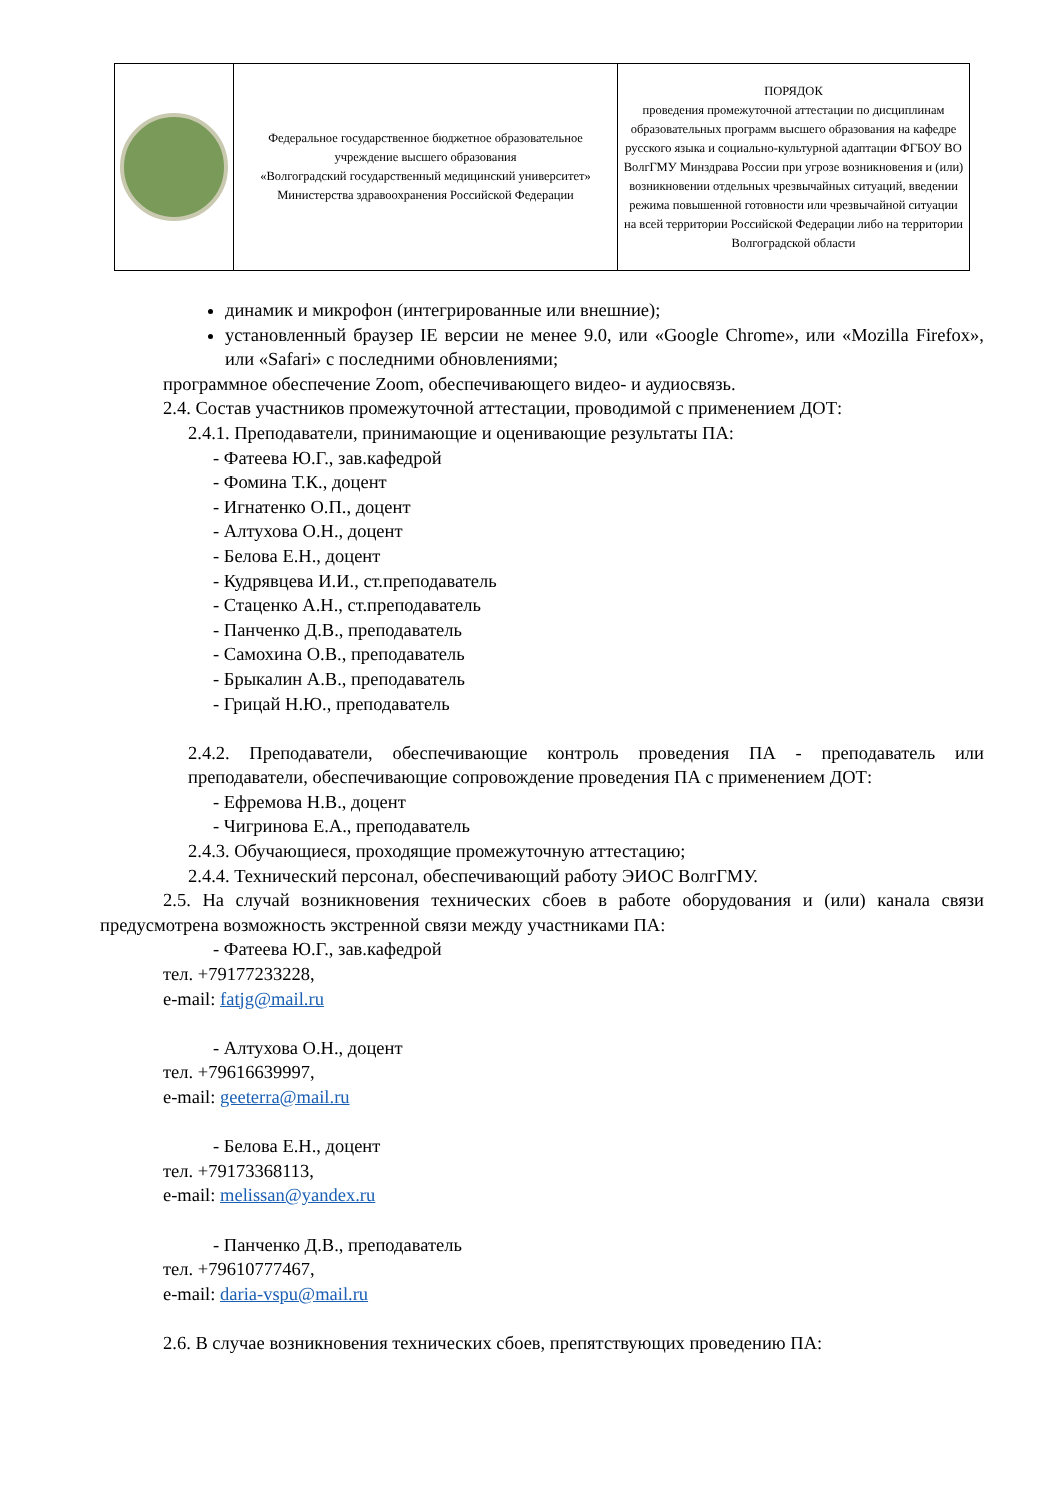| | Федеральное государственное бюджетное образовательное учреждение высшего образования «Волгоградский государственный медицинский университет» Министерства здравоохранения Российской Федерации | ПОРЯДОК проведения промежуточной аттестации по дисциплинам образовательных программ высшего образования на кафедре русского языка и социально-культурной адаптации ФГБОУ ВО ВолгГМУ Минздрава России при угрозе возникновения и (или) возникновении отдельных чрезвычайных ситуаций, введении режима повышенной готовности или чрезвычайной ситуации на всей территории Российской Федерации либо на территории Волгоградской области |
динамик и микрофон (интегрированные или внешние);
установленный браузер IE версии не менее 9.0, или «Google Chrome», или «Mozilla Firefox», или «Safari» с последними обновлениями;
программное обеспечение Zoom, обеспечивающего видео- и аудиосвязь.
2.4. Состав участников промежуточной аттестации, проводимой с применением ДОТ:
2.4.1. Преподаватели, принимающие и оценивающие результаты ПА:
- Фатеева Ю.Г., зав.кафедрой
- Фомина Т.К., доцент
- Игнатенко О.П., доцент
- Алтухова О.Н., доцент
- Белова Е.Н., доцент
- Кудрявцева И.И., ст.преподаватель
- Стаценко А.Н., ст.преподаватель
- Панченко Д.В., преподаватель
- Самохина О.В., преподаватель
- Брыкалин А.В., преподаватель
- Грицай Н.Ю., преподаватель
2.4.2. Преподаватели, обеспечивающие контроль проведения ПА - преподаватель или преподаватели, обеспечивающие сопровождение проведения ПА с применением ДОТ:
- Ефремова Н.В., доцент
- Чигринова Е.А., преподаватель
2.4.3. Обучающиеся, проходящие промежуточную аттестацию;
2.4.4. Технический персонал, обеспечивающий работу ЭИОС ВолгГМУ.
2.5. На случай возникновения технических сбоев в работе оборудования и (или) канала связи предусмотрена возможность экстренной связи между участниками ПА:
- Фатеева Ю.Г., зав.кафедрой
тел. +79177233228,
e-mail: fatjg@mail.ru
- Алтухова О.Н., доцент
тел. +79616639997,
e-mail: geeterra@mail.ru
- Белова Е.Н., доцент
тел. +79173368113,
e-mail: melissan@yandex.ru
- Панченко Д.В., преподаватель
тел. +79610777467,
e-mail: daria-vspu@mail.ru
2.6. В случае возникновения технических сбоев, препятствующих проведению ПА: